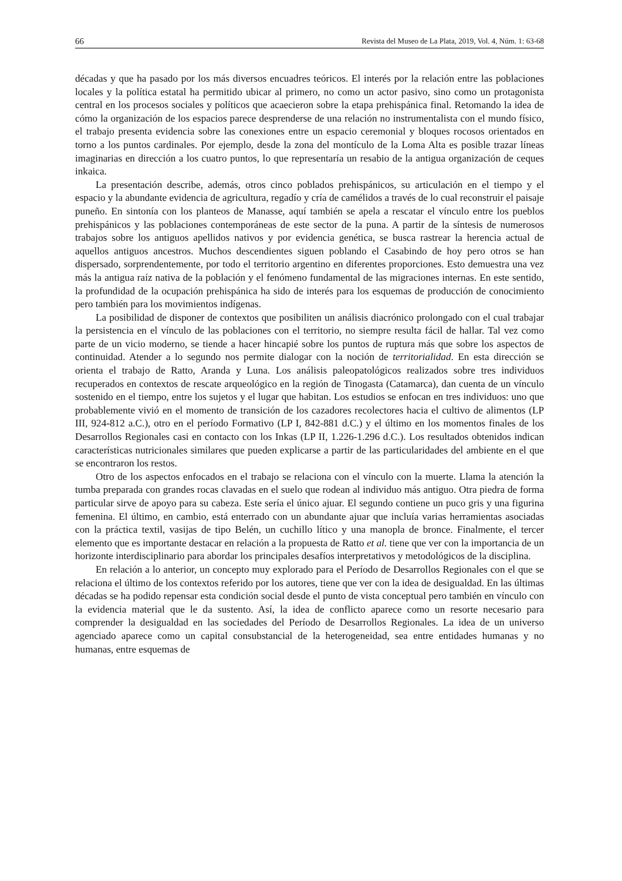66 Revista del Museo de La Plata, 2019, Vol. 4, Núm. 1: 63-68
décadas y que ha pasado por los más diversos encuadres teóricos. El interés por la relación entre las poblaciones locales y la política estatal ha permitido ubicar al primero, no como un actor pasivo, sino como un protagonista central en los procesos sociales y políticos que acaecieron sobre la etapa prehispánica final. Retomando la idea de cómo la organización de los espacios parece desprenderse de una relación no instrumentalista con el mundo físico, el trabajo presenta evidencia sobre las conexiones entre un espacio ceremonial y bloques rocosos orientados en torno a los puntos cardinales. Por ejemplo, desde la zona del montículo de la Loma Alta es posible trazar líneas imaginarias en dirección a los cuatro puntos, lo que representaría un resabio de la antigua organización de ceques inkaica.
La presentación describe, además, otros cinco poblados prehispánicos, su articulación en el tiempo y el espacio y la abundante evidencia de agricultura, regadío y cría de camélidos a través de lo cual reconstruir el paisaje puneño. En sintonía con los planteos de Manasse, aquí también se apela a rescatar el vínculo entre los pueblos prehispánicos y las poblaciones contemporáneas de este sector de la puna. A partir de la síntesis de numerosos trabajos sobre los antiguos apellidos nativos y por evidencia genética, se busca rastrear la herencia actual de aquellos antiguos ancestros. Muchos descendientes siguen poblando el Casabindo de hoy pero otros se han dispersado, sorprendentemente, por todo el territorio argentino en diferentes proporciones. Esto demuestra una vez más la antigua raíz nativa de la población y el fenómeno fundamental de las migraciones internas. En este sentido, la profundidad de la ocupación prehispánica ha sido de interés para los esquemas de producción de conocimiento pero también para los movimientos indígenas.
La posibilidad de disponer de contextos que posibiliten un análisis diacrónico prolongado con el cual trabajar la persistencia en el vínculo de las poblaciones con el territorio, no siempre resulta fácil de hallar. Tal vez como parte de un vicio moderno, se tiende a hacer hincapié sobre los puntos de ruptura más que sobre los aspectos de continuidad. Atender a lo segundo nos permite dialogar con la noción de territorialidad. En esta dirección se orienta el trabajo de Ratto, Aranda y Luna. Los análisis paleopatológicos realizados sobre tres individuos recuperados en contextos de rescate arqueológico en la región de Tinogasta (Catamarca), dan cuenta de un vínculo sostenido en el tiempo, entre los sujetos y el lugar que habitan. Los estudios se enfocan en tres individuos: uno que probablemente vivió en el momento de transición de los cazadores recolectores hacia el cultivo de alimentos (LP III, 924-812 a.C.), otro en el período Formativo (LP I, 842-881 d.C.) y el último en los momentos finales de los Desarrollos Regionales casi en contacto con los Inkas (LP II, 1.226-1.296 d.C.). Los resultados obtenidos indican características nutricionales similares que pueden explicarse a partir de las particularidades del ambiente en el que se encontraron los restos.
Otro de los aspectos enfocados en el trabajo se relaciona con el vínculo con la muerte. Llama la atención la tumba preparada con grandes rocas clavadas en el suelo que rodean al individuo más antiguo. Otra piedra de forma particular sirve de apoyo para su cabeza. Este sería el único ajuar. El segundo contiene un puco gris y una figurina femenina. El último, en cambio, está enterrado con un abundante ajuar que incluía varias herramientas asociadas con la práctica textil, vasijas de tipo Belén, un cuchillo lítico y una manopla de bronce. Finalmente, el tercer elemento que es importante destacar en relación a la propuesta de Ratto et al. tiene que ver con la importancia de un horizonte interdisciplinario para abordar los principales desafíos interpretativos y metodológicos de la disciplina.
En relación a lo anterior, un concepto muy explorado para el Período de Desarrollos Regionales con el que se relaciona el último de los contextos referido por los autores, tiene que ver con la idea de desigualdad. En las últimas décadas se ha podido repensar esta condición social desde el punto de vista conceptual pero también en vínculo con la evidencia material que le da sustento. Así, la idea de conflicto aparece como un resorte necesario para comprender la desigualdad en las sociedades del Período de Desarrollos Regionales. La idea de un universo agenciado aparece como un capital consubstancial de la heterogeneidad, sea entre entidades humanas y no humanas, entre esquemas de